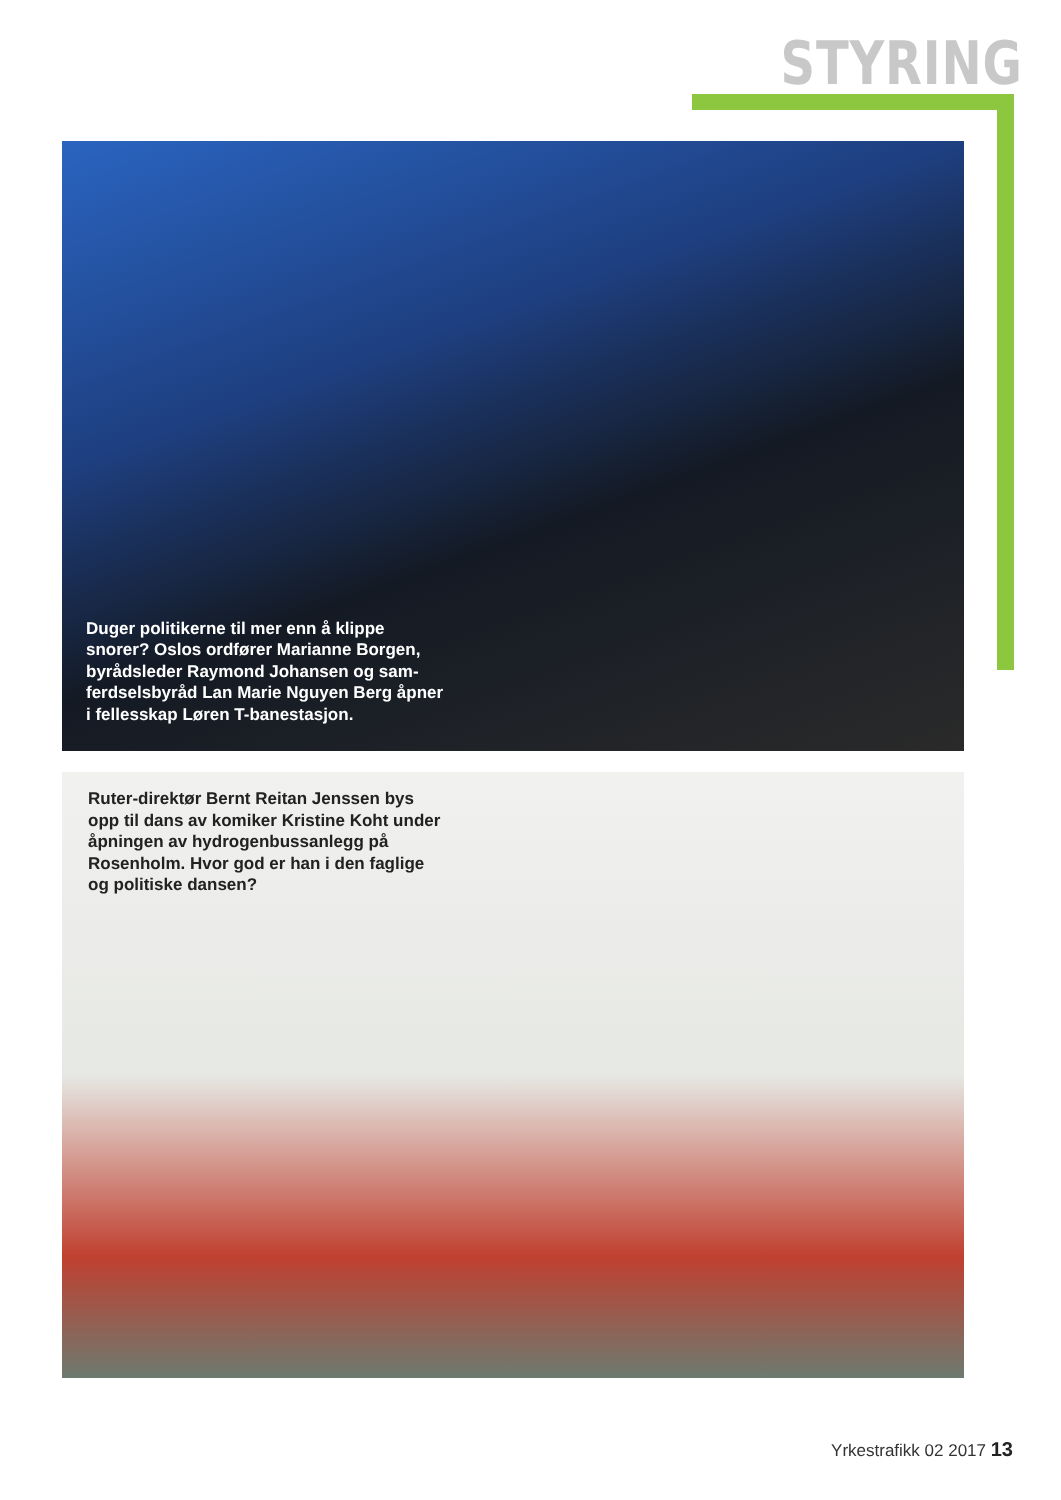STYRING
Duger politikerne til mer enn å klippe snorer? Oslos ordfører Marianne Borgen, byrådsleder Raymond Johansen og sam­ferdselsbyråd Lan Marie Nguyen Berg åpner i fellesskap Løren T-banestasjon.
Ruter-direktør Bernt Reitan Jenssen bys opp til dans av komiker Kristine Koht under åpningen av hydrogenbussanlegg på Rosenholm. Hvor god er han i den faglige og politiske dansen?
Yrkestrafikk 02 2017 13